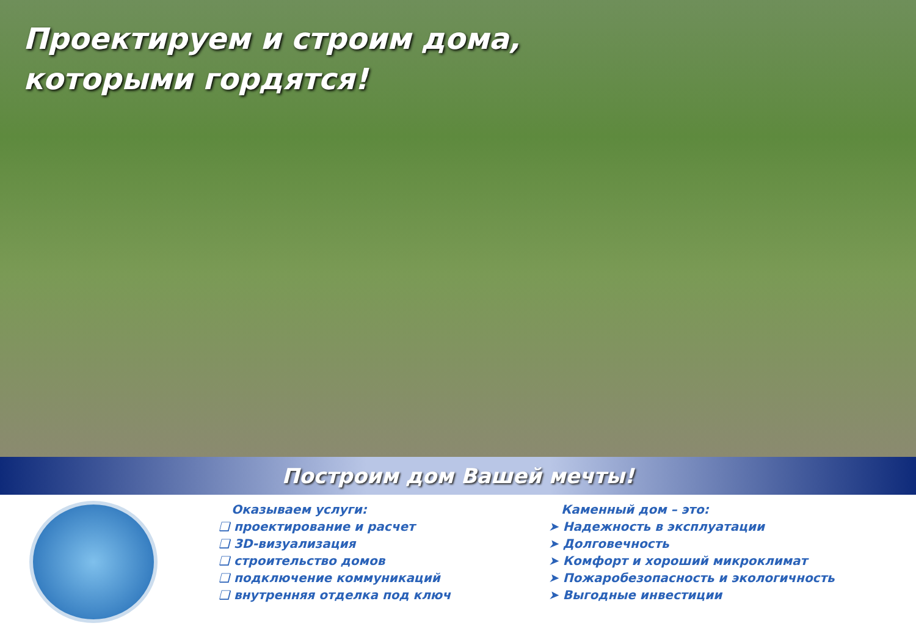Проектируем и строим дома,
которыми гордятся!
Построим дом Вашей мечты!
Оказываем услуги:
❑ проектирование и расчет
❑ 3D-визуализация
❑ строительство домов
❑ подключение коммуникаций
❑ внутренняя отделка под ключ
Каменный дом – это:
➤ Надежность в эксплуатации
➤ Долговечность
➤ Комфорт и хороший микроклимат
➤ Пожаробезопасность и экологичность
➤ Выгодные инвестиции